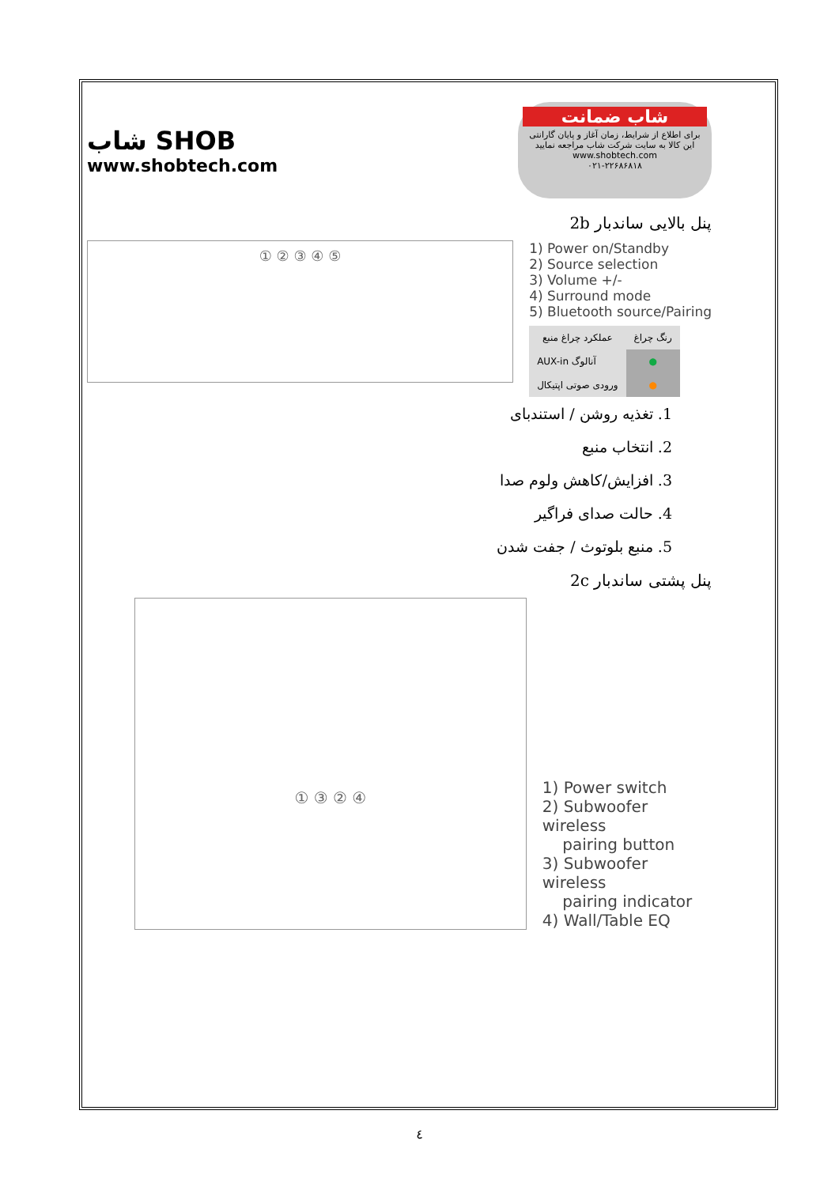شاب SHOB
www.shobtech.com
شاب ضمانت
برای اطلاع از شرایط، زمان آغاز و پایان گارانتی این کالا به سایت شرکت شاب مراجعه نمایید
www.shobtech.com
۰۲۱-۲۲۶۸۶۸۱۸
2b پنل بالایی ساندبار
① ② ③ ④ ⑤
1) Power on/Standby
2) Source selection
3) Volume +/-
4) Surround mode
5) Bluetooth source/Pairing
| عملکرد چراغ منبع | رنگ چراغ |
| --- | --- |
| AUX-in آنالوگ | ● |
| ورودی صوتی اپتیکال | ● |
1. تغذیه روشن / استندبای
2. انتخاب منبع
3. افزایش/کاهش ولوم صدا
4. حالت صدای فراگیر
5. منبع بلوتوث / جفت شدن
2c پنل پشتی ساندبار
① ③ ② ④
1) Power switch
2) Subwoofer wireless
pairing button
3) Subwoofer wireless
pairing indicator
4) Wall/Table EQ
٤